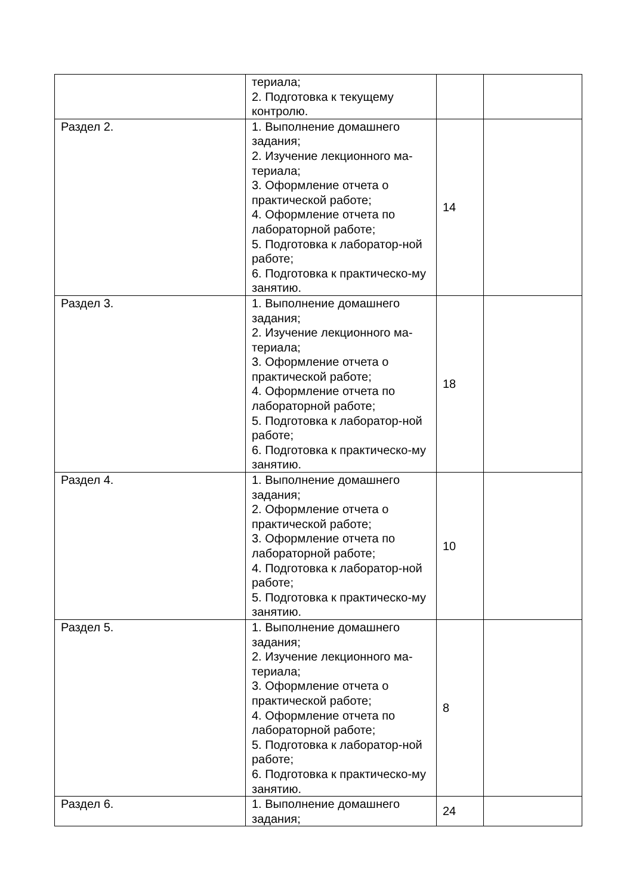| | териала; 2. Подготовка к текущему контролю. | | |
| Раздел 2. | 1. Выполнение домашнего задания; 2. Изучение лекционного ма-териала; 3. Оформление отчета о практической работе; 4. Оформление отчета по лабораторной работе; 5. Подготовка к лаборатор-ной работе; 6. Подготовка к практическо-му занятию. | 14 | |
| Раздел 3. | 1. Выполнение домашнего задания; 2. Изучение лекционного ма-териала; 3. Оформление отчета о практической работе; 4. Оформление отчета по лабораторной работе; 5. Подготовка к лаборатор-ной работе; 6. Подготовка к практическо-му занятию. | 18 | |
| Раздел 4. | 1. Выполнение домашнего задания; 2. Оформление отчета о практической работе; 3. Оформление отчета по лабораторной работе; 4. Подготовка к лаборатор-ной работе; 5. Подготовка к практическо-му занятию. | 10 | |
| Раздел 5. | 1. Выполнение домашнего задания; 2. Изучение лекционного ма-териала; 3. Оформление отчета о практической работе; 4. Оформление отчета по лабораторной работе; 5. Подготовка к лаборатор-ной работе; 6. Подготовка к практическо-му занятию. | 8 | |
| Раздел 6. | 1. Выполнение домашнего задания; | 24 | |